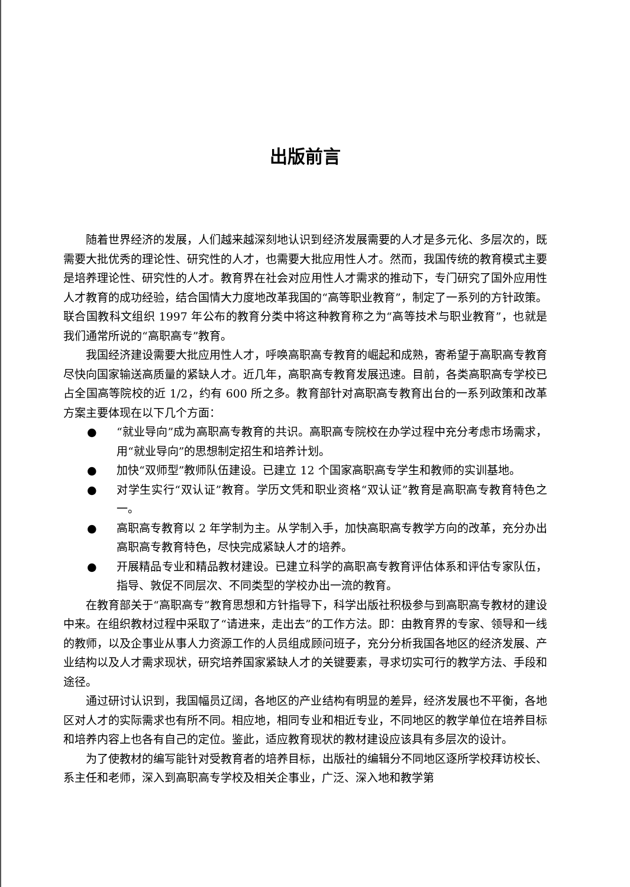出版前言
随着世界经济的发展，人们越来越深刻地认识到经济发展需要的人才是多元化、多层次的，既需要大批优秀的理论性、研究性的人才，也需要大批应用性人才。然而，我国传统的教育模式主要是培养理论性、研究性的人才。教育界在社会对应用性人才需求的推动下，专门研究了国外应用性人才教育的成功经验，结合国情大力度地改革我国的“高等职业教育”，制定了一系列的方针政策。联合国教科文组织 1997 年公布的教育分类中将这种教育称之为“高等技术与职业教育”，也就是我们通常所说的“高职高专”教育。
我国经济建设需要大批应用性人才，呼唤高职高专教育的崛起和成熟，寄希望于高职高专教育尽快向国家输送高质量的紧缺人才。近几年，高职高专教育发展迅速。目前，各类高职高专学校已占全国高等院校的近 1/2，约有 600 所之多。教育部针对高职高专教育出台的一系列政策和改革方案主要体现在以下几个方面：
● “就业导向”成为高职高专教育的共识。高职高专院校在办学过程中充分考虑市场需求，用“就业导向”的思想制定招生和培养计划。
● 加快“双师型”教师队伍建设。已建立 12 个国家高职高专学生和教师的实训基地。
● 对学生实行“双认证”教育。学历文凭和职业资格“双认证”教育是高职高专教育特色之一。
● 高职高专教育以 2 年学制为主。从学制入手，加快高职高专教学方向的改革，充分办出高职高专教育特色，尽快完成紧缺人才的培养。
● 开展精品专业和精品教材建设。已建立科学的高职高专教育评估体系和评估专家队伍，指导、敦促不同层次、不同类型的学校办出一流的教育。
在教育部关于“高职高专”教育思想和方针指导下，科学出版社积极参与到高职高专教材的建设中来。在组织教材过程中采取了“请进来，走出去”的工作方法。即：由教育界的专家、领导和一线的教师，以及企事业从事人力资源工作的人员组成顾问班子，充分分析我国各地区的经济发展、产业结构以及人才需求现状，研究培养国家紧缺人才的关键要素，寻求切实可行的教学方法、手段和途径。
通过研讨认识到，我国幅员辽阔，各地区的产业结构有明显的差异，经济发展也不平衡，各地区对人才的实际需求也有所不同。相应地，相同专业和相近专业，不同地区的教学单位在培养目标和培养内容上也各有自己的定位。鉴此，适应教育现状的教材建设应该具有多层次的设计。
为了使教材的编写能针对受教育者的培养目标，出版社的编辑分不同地区逐所学校拜访校长、系主任和老师，深入到高职高专学校及相关企事业，广泛、深入地和教学第